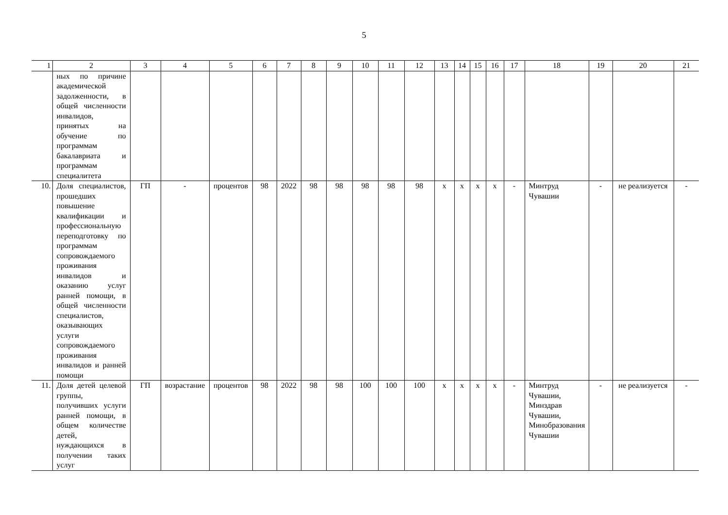5
| 1 | 2 | 3 | 4 | 5 | 6 | 7 | 8 | 9 | 10 | 11 | 12 | 13 | 14 | 15 | 16 | 17 | 18 | 19 | 20 | 21 |
| --- | --- | --- | --- | --- | --- | --- | --- | --- | --- | --- | --- | --- | --- | --- | --- | --- | --- | --- | --- | --- |
| | ных по причине академической задолженности, в общей численности инвалидов, принятых на обучение по программам бакалавриата и программам специалитета | | | | | | | | | | | | | | | | | | | |
| 10. | Доля специалистов, прошедших повышение квалификации и профессиональную переподготовку по программам сопровождаемого проживания инвалидов и оказанию услуг ранней помощи, в общей численности специалистов, оказывающих услуги сопровождаемого проживания инвалидов и ранней помощи | ГП | - | процентов | 98 | 2022 | 98 | 98 | 98 | 98 | 98 | х | х | х | х | - | Минтруд Чувашии | - | не реализуется | - |
| 11. | Доля детей целевой группы, получивших услуги ранней помощи, в общем количестве детей, нуждающихся в получении таких услуг | ГП | возрастание | процентов | 98 | 2022 | 98 | 98 | 100 | 100 | 100 | х | х | х | х | - | Минтруд Чувашии, Минздрав Чувашии, Минобразования Чувашии | - | не реализуется | - |